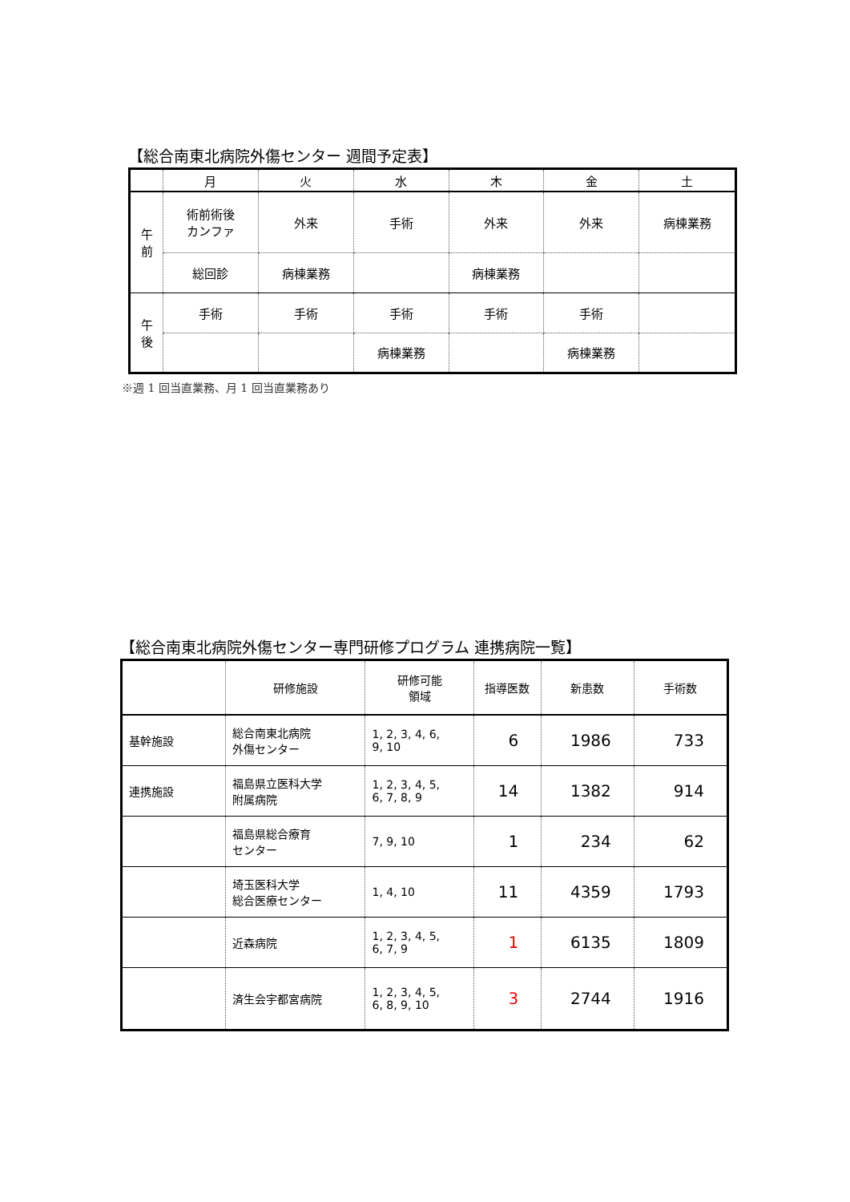【総合南東北病院外傷センター 週間予定表】
| | 月 | 火 | 水 | 木 | 金 | 土 |
| --- | --- | --- | --- | --- | --- | --- |
| 午 前 | 術前術後 カンファ | 外来 | 手術 | 外来 | 外来 | 病棟業務 |
| | 総回診 | 病棟業務 | | 病棟業務 | | |
| 午 後 | 手術 | 手術 | 手術 | 手術 | 手術 | |
| | | | 病棟業務 | | 病棟業務 | |
※週 1 回当直業務、月 1 回当直業務あり
【総合南東北病院外傷センター専門研修プログラム 連携病院一覧】
| | 研修施設 | 研修可能 領域 | 指導医数 | 新患数 | 手術数 |
| --- | --- | --- | --- | --- | --- |
| 基幹施設 | 総合南東北病院 外傷センター | 1, 2, 3, 4, 6, 9, 10 | 6 | 1986 | 733 |
| 連携施設 | 福島県立医科大学 附属病院 | 1, 2, 3, 4, 5, 6, 7, 8, 9 | 14 | 1382 | 914 |
| | 福島県総合療育 センター | 7, 9, 10 | 1 | 234 | 62 |
| | 埼玉医科大学 総合医療センター | 1, 4, 10 | 11 | 4359 | 1793 |
| | 近森病院 | 1, 2, 3, 4, 5, 6, 7, 9 | 1 | 6135 | 1809 |
| | 済生会宇都宮病院 | 1, 2, 3, 4, 5, 6, 8, 9, 10 | 3 | 2744 | 1916 |